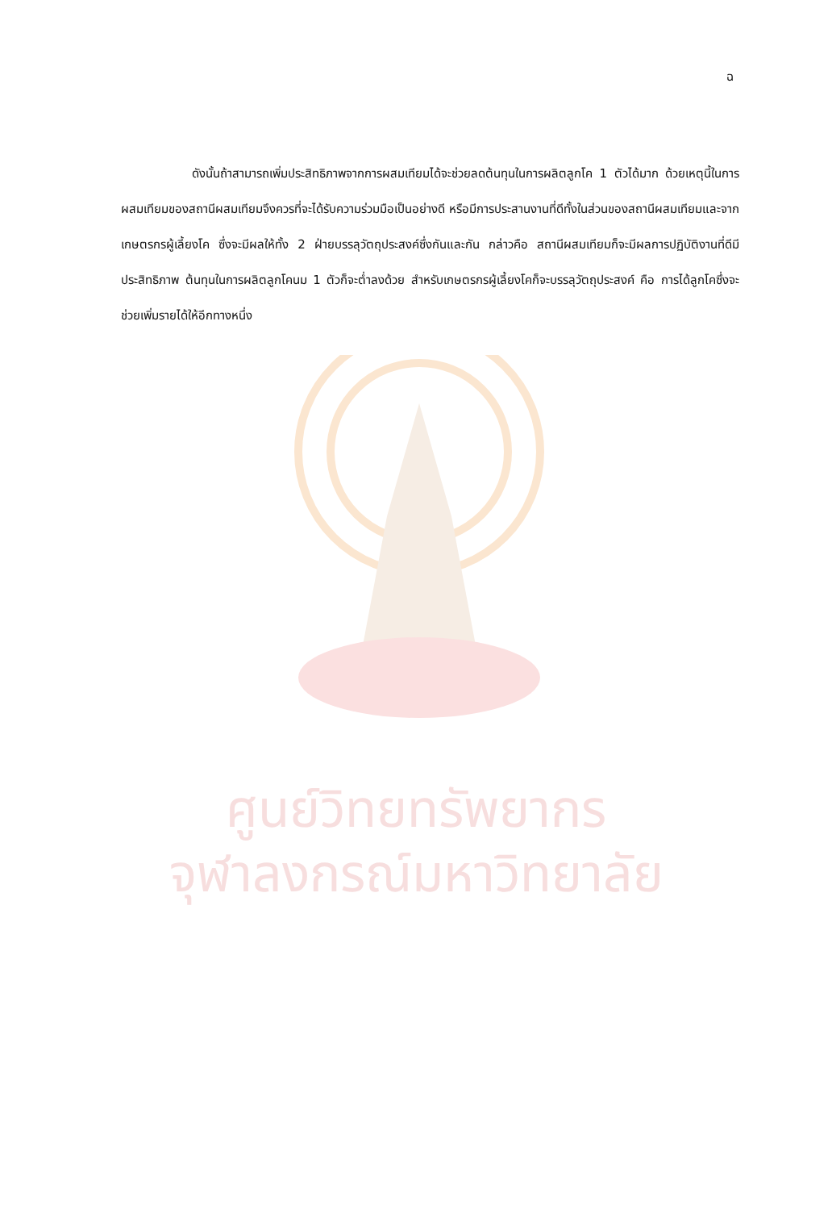ฉ
ดังนั้นถ้าสามารถเพิ่มประสิทธิภาพจากการผสมเทียมได้จะช่วยลดต้นทุนในการผลิตลูกโค 1 ตัวได้มาก ด้วยเหตุนี้ในการผสมเทียมของสถานีผสมเทียมจึงควรที่จะได้รับความร่วมมือเป็นอย่างดี หรือมีการประสานงานที่ดีทั้งในส่วนของสถานีผสมเทียมและจากเกษตรกรผู้เลี้ยงโค ซึ่งจะมีผลให้ทั้ง 2 ฝ่ายบรรลุวัตถุประสงค์ซึ่งกันและกัน กล่าวคือ สถานีผสมเทียมก็จะมีผลการปฏิบัติงานที่ดีมีประสิทธิภาพ ต้นทุนในการผลิตลูกโคนม 1 ตัวก็จะต่ำลงด้วย สำหรับเกษตรกรผู้เลี้ยงโคก็จะบรรลุวัตถุประสงค์ คือ การได้ลูกโคซึ่งจะช่วยเพิ่มรายได้ให้อีกทางหนึ่ง
ศูนย์วิทยทรัพยากร
จุฬาลงกรณ์มหาวิทยาลัย